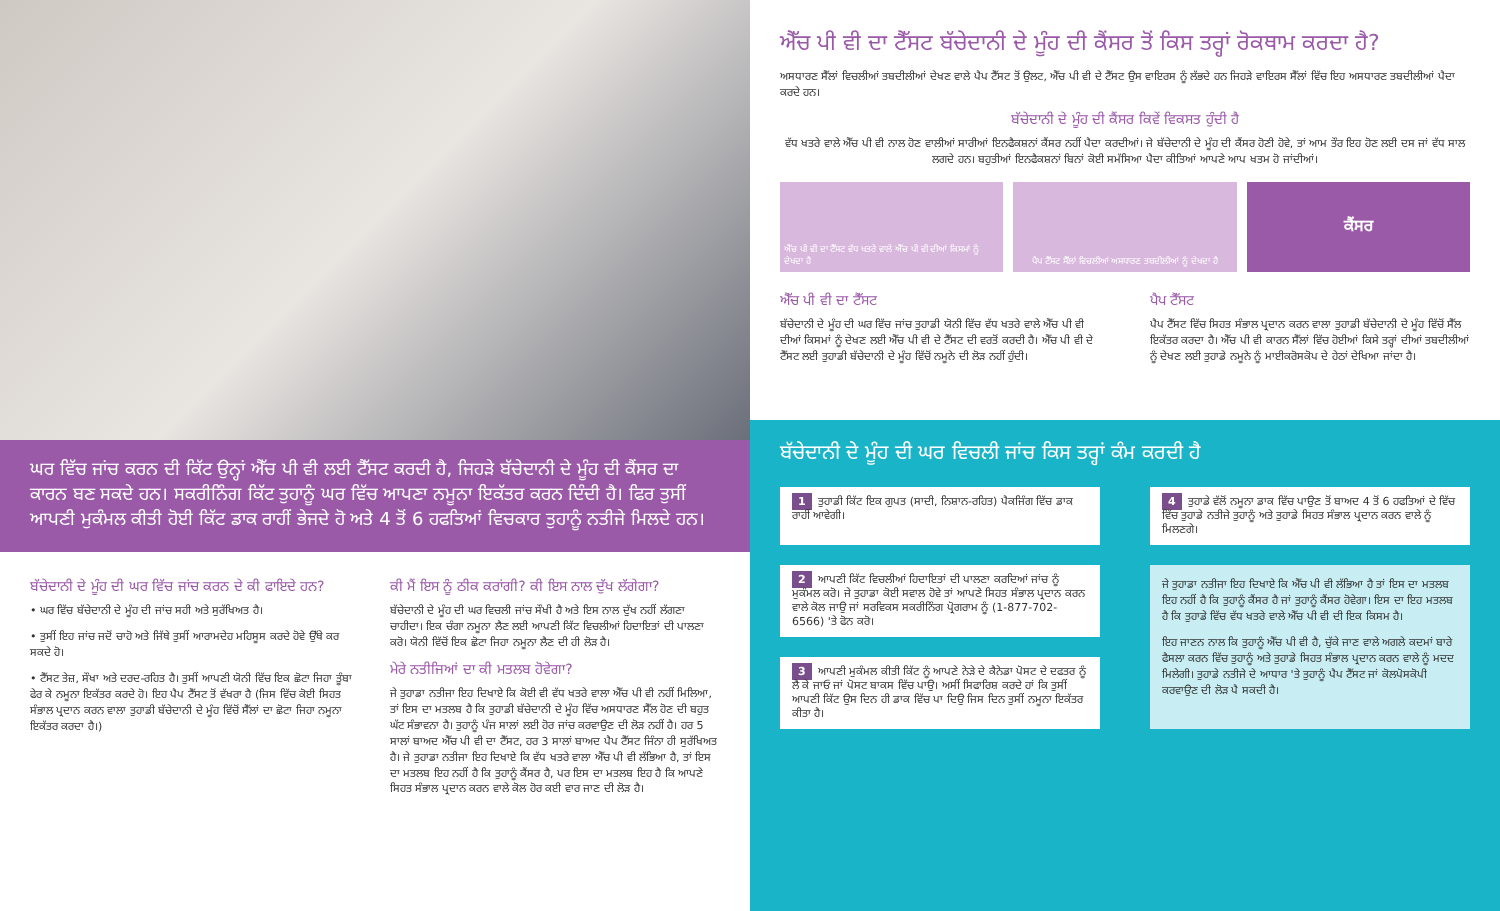ਘਰ ਵਿੱਚ ਜਾਂਚ ਕਰਨ ਦੀ ਕਿੱਟ ਉਨ੍ਹਾਂ ਐੱਚ ਪੀ ਵੀ ਲਈ ਟੈੱਸਟ ਕਰਦੀ ਹੈ, ਜਿਹੜੇ ਬੱਚੇਦਾਨੀ ਦੇ ਮੂੰਹ ਦੀ ਕੈਂਸਰ ਦਾ ਕਾਰਨ ਬਣ ਸਕਦੇ ਹਨ। ਸਕਰੀਨਿੰਗ ਕਿੱਟ ਤੁਹਾਨੂੰ ਘਰ ਵਿੱਚ ਆਪਣਾ ਨਮੂਨਾ ਇਕੱਤਰ ਕਰਨ ਦਿੰਦੀ ਹੈ। ਫਿਰ ਤੁਸੀਂ ਆਪਣੀ ਮੁਕੰਮਲ ਕੀਤੀ ਹੋਈ ਕਿੱਟ ਡਾਕ ਰਾਹੀਂ ਭੇਜਦੇ ਹੋ ਅਤੇ 4 ਤੋਂ 6 ਹਫਤਿਆਂ ਵਿਚਕਾਰ ਤੁਹਾਨੂੰ ਨਤੀਜੇ ਮਿਲਦੇ ਹਨ।
ਬੱਚੇਦਾਨੀ ਦੇ ਮੂੰਹ ਦੀ ਘਰ ਵਿੱਚ ਜਾਂਚ ਕਰਨ ਦੇ ਕੀ ਫਾਇਦੇ ਹਨ?
• ਘਰ ਵਿੱਚ ਬੱਚੇਦਾਨੀ ਦੇ ਮੂੰਹ ਦੀ ਜਾਂਚ ਸਹੀ ਅਤੇ ਸੁਰੱਖਿਅਤ ਹੈ।
• ਤੁਸੀਂ ਇਹ ਜਾਂਚ ਜਦੋਂ ਚਾਹੋ ਅਤੇ ਜਿੱਥੇ ਤੁਸੀਂ ਆਰਾਮਦੇਹ ਮਹਿਸੂਸ ਕਰਦੇ ਹੋਵੇ ਉੱਥੇ ਕਰ ਸਕਦੇ ਹੋ।
• ਟੈੱਸਟ ਤੇਜ਼, ਸੌਖਾ ਅਤੇ ਦਰਦ-ਰਹਿਤ ਹੈ। ਤੁਸੀਂ ਆਪਣੀ ਯੋਨੀ ਵਿੱਚ ਇਕ ਛੋਟਾ ਜਿਹਾ ਤੂੰਬਾ ਫੇਰ ਕੇ ਨਮੂਨਾ ਇਕੱਤਰ ਕਰਦੇ ਹੋ। ਇਹ ਪੈਪ ਟੈੱਸਟ ਤੋਂ ਵੱਖਰਾ ਹੈ (ਜਿਸ ਵਿੱਚ ਕੋਈ ਸਿਹਤ ਸੰਭਾਲ ਪ੍ਰਦਾਨ ਕਰਨ ਵਾਲਾ ਤੁਹਾਡੀ ਬੱਚੇਦਾਨੀ ਦੇ ਮੂੰਹ ਵਿੱਚੋਂ ਸੈੱਲਾਂ ਦਾ ਛੋਟਾ ਜਿਹਾ ਨਮੂਨਾ ਇਕੱਤਰ ਕਰਦਾ ਹੈ।)
ਕੀ ਮੈਂ ਇਸ ਨੂੰ ਠੀਕ ਕਰਾਂਗੀ? ਕੀ ਇਸ ਨਾਲ ਦੁੱਖ ਲੱਗੇਗਾ?
ਬੱਚੇਦਾਨੀ ਦੇ ਮੂੰਹ ਦੀ ਘਰ ਵਿਚਲੀ ਜਾਂਚ ਸੌਖੀ ਹੈ ਅਤੇ ਇਸ ਨਾਲ ਦੁੱਖ ਨਹੀਂ ਲੱਗਣਾ ਚਾਹੀਦਾ। ਇਕ ਚੰਗਾ ਨਮੂਨਾ ਲੈਣ ਲਈ ਆਪਣੀ ਕਿੱਟ ਵਿਚਲੀਆਂ ਹਿਦਾਇਤਾਂ ਦੀ ਪਾਲਣਾ ਕਰੋ। ਯੋਨੀ ਵਿੱਚੋਂ ਇਕ ਛੋਟਾ ਜਿਹਾ ਨਮੂਨਾ ਲੈਣ ਦੀ ਹੀ ਲੋੜ ਹੈ।
ਮੇਰੇ ਨਤੀਜਿਆਂ ਦਾ ਕੀ ਮਤਲਬ ਹੋਵੇਗਾ?
ਜੇ ਤੁਹਾਡਾ ਨਤੀਜਾ ਇਹ ਦਿਖਾਏ ਕਿ ਕੋਈ ਵੀ ਵੱਧ ਖਤਰੇ ਵਾਲਾ ਐੱਚ ਪੀ ਵੀ ਨਹੀਂ ਮਿਲਿਆ, ਤਾਂ ਇਸ ਦਾ ਮਤਲਬ ਹੈ ਕਿ ਤੁਹਾਡੀ ਬੱਚੇਦਾਨੀ ਦੇ ਮੂੰਹ ਵਿੱਚ ਅਸਧਾਰਣ ਸੈੱਲ ਹੋਣ ਦੀ ਬਹੁਤ ਘੱਟ ਸੰਭਾਵਨਾ ਹੈ। ਤੁਹਾਨੂੰ ਪੰਜ ਸਾਲਾਂ ਲਈ ਹੋਰ ਜਾਂਚ ਕਰਵਾਉਣ ਦੀ ਲੋੜ ਨਹੀਂ ਹੈ। ਹਰ 5 ਸਾਲਾਂ ਬਾਅਦ ਐੱਚ ਪੀ ਵੀ ਦਾ ਟੈੱਸਟ, ਹਰ 3 ਸਾਲਾਂ ਬਾਅਦ ਪੈਪ ਟੈੱਸਟ ਜਿੰਨਾ ਹੀ ਸੁਰੱਖਿਅਤ ਹੈ। ਜੇ ਤੁਹਾਡਾ ਨਤੀਜਾ ਇਹ ਦਿਖਾਏ ਕਿ ਵੱਧ ਖਤਰੇ ਵਾਲਾ ਐੱਚ ਪੀ ਵੀ ਲੱਭਿਆ ਹੈ, ਤਾਂ ਇਸ ਦਾ ਮਤਲਬ ਇਹ ਨਹੀਂ ਹੈ ਕਿ ਤੁਹਾਨੂੰ ਕੈਂਸਰ ਹੈ, ਪਰ ਇਸ ਦਾ ਮਤਲਬ ਇਹ ਹੈ ਕਿ ਆਪਣੇ ਸਿਹਤ ਸੰਭਾਲ ਪ੍ਰਦਾਨ ਕਰਨ ਵਾਲੇ ਕੋਲ ਹੋਰ ਕਈ ਵਾਰ ਜਾਣ ਦੀ ਲੋੜ ਹੈ।
ਐੱਚ ਪੀ ਵੀ ਦਾ ਟੈੱਸਟ ਬੱਚੇਦਾਨੀ ਦੇ ਮੂੰਹ ਦੀ ਕੈਂਸਰ ਤੋਂ ਕਿਸ ਤਰ੍ਹਾਂ ਰੋਕਥਾਮ ਕਰਦਾ ਹੈ?
ਅਸਧਾਰਣ ਸੈੱਲਾਂ ਵਿਚਲੀਆਂ ਤਬਦੀਲੀਆਂ ਦੇਖਣ ਵਾਲੇ ਪੈਪ ਟੈੱਸਟ ਤੋਂ ਉਲਟ, ਐੱਚ ਪੀ ਵੀ ਦੇ ਟੈੱਸਟ ਉਸ ਵਾਇਰਸ ਨੂੰ ਲੱਭਦੇ ਹਨ ਜਿਹੜੇ ਵਾਇਰਸ ਸੈੱਲਾਂ ਵਿੱਚ ਇਹ ਅਸਧਾਰਣ ਤਬਦੀਲੀਆਂ ਪੈਦਾ ਕਰਦੇ ਹਨ।
ਬੱਚੇਦਾਨੀ ਦੇ ਮੂੰਹ ਦੀ ਕੈਂਸਰ ਕਿਵੇਂ ਵਿਕਸਤ ਹੁੰਦੀ ਹੈ
ਵੱਧ ਖਤਰੇ ਵਾਲੇ ਐੱਚ ਪੀ ਵੀ ਨਾਲ ਹੋਣ ਵਾਲੀਆਂ ਸਾਰੀਆਂ ਇਨਫੈਕਸ਼ਨਾਂ ਕੈਂਸਰ ਨਹੀਂ ਪੈਦਾ ਕਰਦੀਆਂ। ਜੇ ਬੱਚੇਦਾਨੀ ਦੇ ਮੂੰਹ ਦੀ ਕੈਂਸਰ ਹੋਣੀ ਹੋਵੇ, ਤਾਂ ਆਮ ਤੌਰ ਇਹ ਹੋਣ ਲਈ ਦਸ ਜਾਂ ਵੱਧ ਸਾਲ ਲਗਦੇ ਹਨ। ਬਹੁਤੀਆਂ ਇਨਫੈਕਸ਼ਨਾਂ ਬਿਨਾਂ ਕੋਈ ਸਮੱਸਿਆ ਪੈਦਾ ਕੀਤਿਆਂ ਆਪਣੇ ਆਪ ਖਤਮ ਹੋ ਜਾਂਦੀਆਂ।
ਐੱਚ ਪੀ ਵੀ ਦਾ ਟੈੱਸਟ ਵੱਧ ਖਤਰੇ ਵਾਲੇ ਐੱਚ ਪੀ ਵੀ ਦੀਆਂ ਕਿਸਮਾਂ ਨੂੰ ਦੇਖਦਾ ਹੈ
ਪੈਪ ਟੈੱਸਟ ਸੈੱਲਾਂ ਵਿਚਲੀਆਂ ਅਸਧਾਰਣ ਤਬਦੀਲੀਆਂ ਨੂੰ ਦੇਖਦਾ ਹੈ
ਕੈਂਸਰ
ਐੱਚ ਪੀ ਵੀ ਦਾ ਟੈੱਸਟ
ਬੱਚੇਦਾਨੀ ਦੇ ਮੂੰਹ ਦੀ ਘਰ ਵਿੱਚ ਜਾਂਚ ਤੁਹਾਡੀ ਯੋਨੀ ਵਿੱਚ ਵੱਧ ਖਤਰੇ ਵਾਲੇ ਐੱਚ ਪੀ ਵੀ ਦੀਆਂ ਕਿਸਮਾਂ ਨੂੰ ਦੇਖਣ ਲਈ ਐੱਚ ਪੀ ਵੀ ਦੇ ਟੈੱਸਟ ਦੀ ਵਰਤੋਂ ਕਰਦੀ ਹੈ। ਐੱਚ ਪੀ ਵੀ ਦੇ ਟੈੱਸਟ ਲਈ ਤੁਹਾਡੀ ਬੱਚੇਦਾਨੀ ਦੇ ਮੂੰਹ ਵਿੱਚੋਂ ਨਮੂਨੇ ਦੀ ਲੋੜ ਨਹੀਂ ਹੁੰਦੀ।
ਪੈਪ ਟੈੱਸਟ
ਪੈਪ ਟੈੱਸਟ ਵਿੱਚ ਸਿਹਤ ਸੰਭਾਲ ਪ੍ਰਦਾਨ ਕਰਨ ਵਾਲਾ ਤੁਹਾਡੀ ਬੱਚੇਦਾਨੀ ਦੇ ਮੂੰਹ ਵਿੱਚੋਂ ਸੈੱਲ ਇਕੱਤਰ ਕਰਦਾ ਹੈ। ਐੱਚ ਪੀ ਵੀ ਕਾਰਨ ਸੈੱਲਾਂ ਵਿੱਚ ਹੋਈਆਂ ਕਿਸੇ ਤਰ੍ਹਾਂ ਦੀਆਂ ਤਬਦੀਲੀਆਂ ਨੂੰ ਦੇਖਣ ਲਈ ਤੁਹਾਡੇ ਨਮੂਨੇ ਨੂੰ ਮਾਈਕਰੋਸਕੋਪ ਦੇ ਹੇਠਾਂ ਦੇਖਿਆ ਜਾਂਦਾ ਹੈ।
ਬੱਚੇਦਾਨੀ ਦੇ ਮੂੰਹ ਦੀ ਘਰ ਵਿਚਲੀ ਜਾਂਚ ਕਿਸ ਤਰ੍ਹਾਂ ਕੰਮ ਕਰਦੀ ਹੈ
1 ਤੁਹਾਡੀ ਕਿੱਟ ਇਕ ਗੁਪਤ (ਸਾਦੀ, ਨਿਸ਼ਾਨ-ਰਹਿਤ) ਪੈਕਜਿੰਗ ਵਿੱਚ ਡਾਕ ਰਾਹੀਂ ਆਵੇਗੀ।
4 ਤੁਹਾਡੇ ਵੱਲੋਂ ਨਮੂਨਾ ਡਾਕ ਵਿੱਚ ਪਾਉਣ ਤੋਂ ਬਾਅਦ 4 ਤੋਂ 6 ਹਫਤਿਆਂ ਦੇ ਵਿੱਚ ਵਿੱਚ ਤੁਹਾਡੇ ਨਤੀਜੇ ਤੁਹਾਨੂੰ ਅਤੇ ਤੁਹਾਡੇ ਸਿਹਤ ਸੰਭਾਲ ਪ੍ਰਦਾਨ ਕਰਨ ਵਾਲੇ ਨੂੰ ਮਿਲਣਗੇ।
2 ਆਪਣੀ ਕਿੱਟ ਵਿਚਲੀਆਂ ਹਿਦਾਇਤਾਂ ਦੀ ਪਾਲਣਾ ਕਰਦਿਆਂ ਜਾਂਚ ਨੂੰ ਮੁਕੰਮਲ ਕਰੋ। ਜੇ ਤੁਹਾਡਾ ਕੋਈ ਸਵਾਲ ਹੋਵੇ ਤਾਂ ਆਪਣੇ ਸਿਹਤ ਸੰਭਾਲ ਪ੍ਰਦਾਨ ਕਰਨ ਵਾਲੇ ਕੋਲ ਜਾਉ ਜਾਂ ਸਰਵਿਕਸ ਸਕਰੀਨਿੰਗ ਪ੍ਰੋਗਰਾਮ ਨੂੰ (1-877-702-6566) 'ਤੇ ਫੋਨ ਕਰੋ।
ਜੇ ਤੁਹਾਡਾ ਨਤੀਜਾ ਇਹ ਦਿਖਾਏ ਕਿ ਐੱਚ ਪੀ ਵੀ ਲੱਭਿਆ ਹੈ ਤਾਂ ਇਸ ਦਾ ਮਤਲਬ ਇਹ ਨਹੀਂ ਹੈ ਕਿ ਤੁਹਾਨੂੰ ਕੈਂਸਰ ਹੈ ਜਾਂ ਤੁਹਾਨੂੰ ਕੈਂਸਰ ਹੋਵੇਗਾ। ਇਸ ਦਾ ਇਹ ਮਤਲਬ ਹੈ ਕਿ ਤੁਹਾਡੇ ਵਿੱਚ ਵੱਧ ਖਤਰੇ ਵਾਲੇ ਐੱਚ ਪੀ ਵੀ ਦੀ ਇਕ ਕਿਸਮ ਹੈ।
ਇਹ ਜਾਣਨ ਨਾਲ ਕਿ ਤੁਹਾਨੂੰ ਐੱਚ ਪੀ ਵੀ ਹੈ, ਚੁੱਕੇ ਜਾਣ ਵਾਲੇ ਅਗਲੇ ਕਦਮਾਂ ਬਾਰੇ ਫੈਸਲਾ ਕਰਨ ਵਿੱਚ ਤੁਹਾਨੂੰ ਅਤੇ ਤੁਹਾਡੇ ਸਿਹਤ ਸੰਭਾਲ ਪ੍ਰਦਾਨ ਕਰਨ ਵਾਲੇ ਨੂੰ ਮਦਦ ਮਿਲੇਗੀ। ਤੁਹਾਡੇ ਨਤੀਜੇ ਦੇ ਆਧਾਰ 'ਤੇ ਤੁਹਾਨੂੰ ਪੈਪ ਟੈੱਸਟ ਜਾਂ ਕੋਲਪੋਸਕੋਪੀ ਕਰਵਾਉਣ ਦੀ ਲੋੜ ਪੈ ਸਕਦੀ ਹੈ।
3 ਆਪਣੀ ਮੁਕੰਮਲ ਕੀਤੀ ਕਿੱਟ ਨੂੰ ਆਪਣੇ ਨੇੜੇ ਦੇ ਕੈਨੇਡਾ ਪੋਸਟ ਦੇ ਦਫਤਰ ਨੂੰ ਲੈ ਕੇ ਜਾਓ ਜਾਂ ਪੋਸਟ ਬਾਕਸ ਵਿੱਚ ਪਾਉ। ਅਸੀਂ ਸਿਫਾਰਿਸ਼ ਕਰਦੇ ਹਾਂ ਕਿ ਤੁਸੀਂ ਆਪਣੀ ਕਿੱਟ ਉਸ ਦਿਨ ਹੀ ਡਾਕ ਵਿੱਚ ਪਾ ਦਿਉ ਜਿਸ ਦਿਨ ਤੁਸੀਂ ਨਮੂਨਾ ਇਕੱਤਰ ਕੀਤਾ ਹੈ।